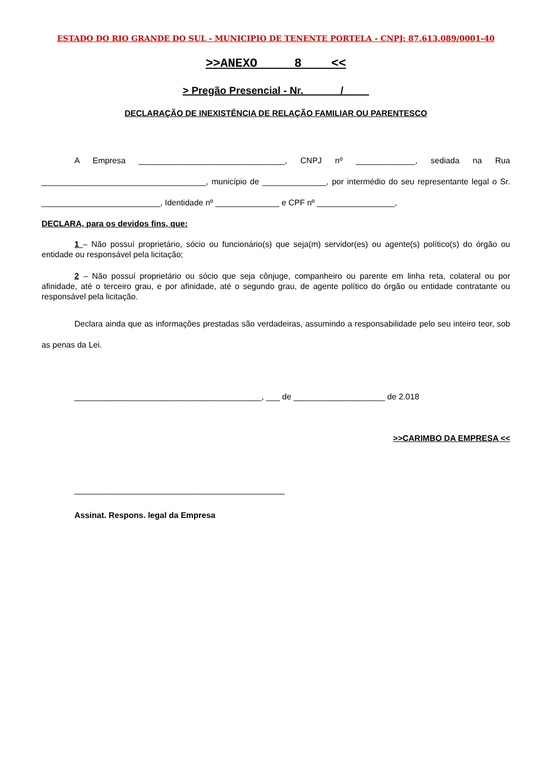ESTADO DO RIO GRANDE DO SUL - MUNICIPIO DE TENENTE PORTELA - CNPJ: 87.613.089/0001-40
>>ANEXO 8 <<
> Pregão Presencial - Nr. ______/ ____
DECLARAÇÃO DE INEXISTÊNCIA DE RELAÇÃO FAMILIAR OU PARENTESCO
A Empresa ________________________________, CNPJ nº _____________, sediada na Rua ____________________________________, município de ______________, por intermédio do seu representante legal o Sr. __________________________, Identidade nº ______________ e CPF nº _________________,
DECLARA, para os devidos fins, que:
1 – Não possuí proprietário, sócio ou funcionário(s) que seja(m) servidor(es) ou agente(s) político(s) do órgão ou entidade ou responsável pela licitação;
2 – Não possuí proprietário ou sócio que seja cônjuge, companheiro ou parente em linha reta, colateral ou por afinidade, até o terceiro grau, e por afinidade, até o segundo grau, de agente político do órgão ou entidade contratante ou responsável pela licitação.
Declara ainda que as informações prestadas são verdadeiras, assumindo a responsabilidade pelo seu inteiro teor, sob as penas da Lei.
_________________________________________, ___ de ____________________ de 2.018
>>CARIMBO DA EMPRESA <<
______________________________________________
Assinat. Respons. legal da Empresa